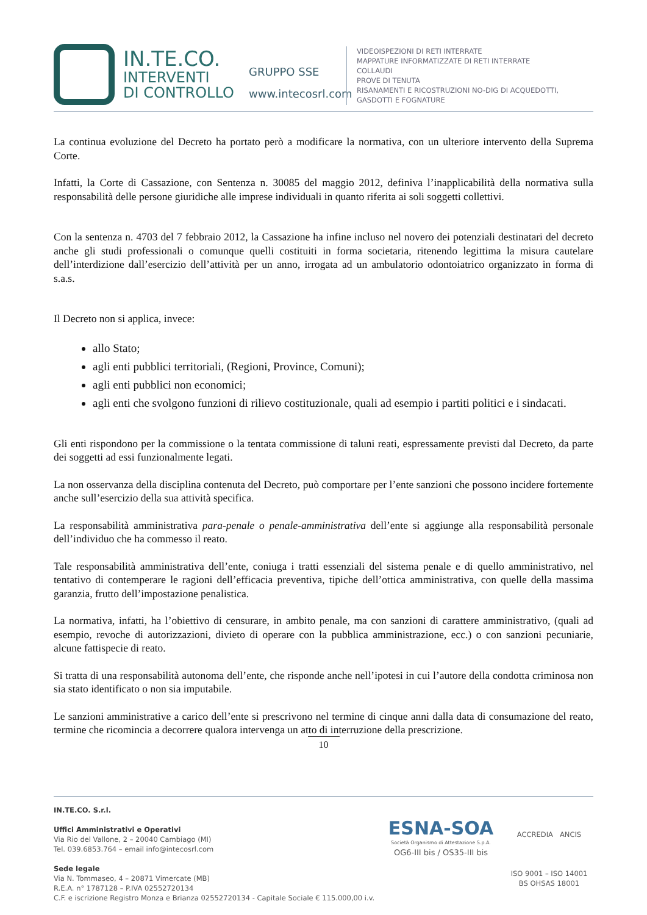IN.TE.CO.
INTERVENTI
DI CONTROLLO
GRUPPO SSE
www.intecosrl.com
VIDEOISPEZIONI DI RETI INTERRATE
MAPPATURE INFORMATIZZATE DI RETI INTERRATE
COLLAUDI
PROVE DI TENUTA
RISANAMENTI E RICOSTRUZIONI NO-DIG DI ACQUEDOTTI,
GASDOTTI E FOGNATURE
La continua evoluzione del Decreto ha portato però a modificare la normativa, con un ulteriore intervento della Suprema Corte.
Infatti, la Corte di Cassazione, con Sentenza n. 30085 del maggio 2012, definiva l’inapplicabilità della normativa sulla responsabilità delle persone giuridiche alle imprese individuali in quanto riferita ai soli soggetti collettivi.
Con la sentenza n. 4703 del 7 febbraio 2012, la Cassazione ha infine incluso nel novero dei potenziali destinatari del decreto anche gli studi professionali o comunque quelli costituiti in forma societaria, ritenendo legittima la misura cautelare dell’interdizione dall’esercizio dell’attività per un anno, irrogata ad un ambulatorio odontoiatrico organizzato in forma di s.a.s.
Il Decreto non si applica, invece:
allo Stato;
agli enti pubblici territoriali, (Regioni, Province, Comuni);
agli enti pubblici non economici;
agli enti che svolgono funzioni di rilievo costituzionale, quali ad esempio i partiti politici e i sindacati.
Gli enti rispondono per la commissione o la tentata commissione di taluni reati, espressamente previsti dal Decreto, da parte dei soggetti ad essi funzionalmente legati.
La non osservanza della disciplina contenuta del Decreto, può comportare per l’ente sanzioni che possono incidere fortemente anche sull’esercizio della sua attività specifica.
La responsabilità amministrativa para-penale o penale-amministrativa dell’ente si aggiunge alla responsabilità personale dell’individuo che ha commesso il reato.
Tale responsabilità amministrativa dell’ente, coniuga i tratti essenziali del sistema penale e di quello amministrativo, nel tentativo di contemperare le ragioni dell’efficacia preventiva, tipiche dell’ottica amministrativa, con quelle della massima garanzia, frutto dell’impostazione penalistica.
La normativa, infatti, ha l’obiettivo di censurare, in ambito penale, ma con sanzioni di carattere amministrativo, (quali ad esempio, revoche di autorizzazioni, divieto di operare con la pubblica amministrazione, ecc.) o con sanzioni pecuniarie, alcune fattispecie di reato.
Si tratta di una responsabilità autonoma dell’ente, che risponde anche nell’ipotesi in cui l’autore della condotta criminosa non sia stato identificato o non sia imputabile.
Le sanzioni amministrative a carico dell’ente si prescrivono nel termine di cinque anni dalla data di consumazione del reato, termine che ricomincia a decorrere qualora intervenga un atto di interruzione della prescrizione.
10
IN.TE.CO. S.r.l.
Uffici Amministrativi e Operativi
Via Rio del Vallone, 2 – 20040 Cambiago (MI)
Tel. 039.6853.764 – email info@intecosrl.com
Sede legale
Via N. Tommaseo, 4 – 20871 Vimercate (MB)
R.E.A. n° 1787128 – P.IVA 02552720134
C.F. e iscrizione Registro Monza e Brianza 02552720134 - Capitale Sociale € 115.000,00 i.v.
ESNA-SOA
Società Organismo di Attestazione S.p.A.
OG6-III bis / OS35-III bis
ACCREDIA ANCIS
ISO 9001 – ISO 14001
BS OHSAS 18001